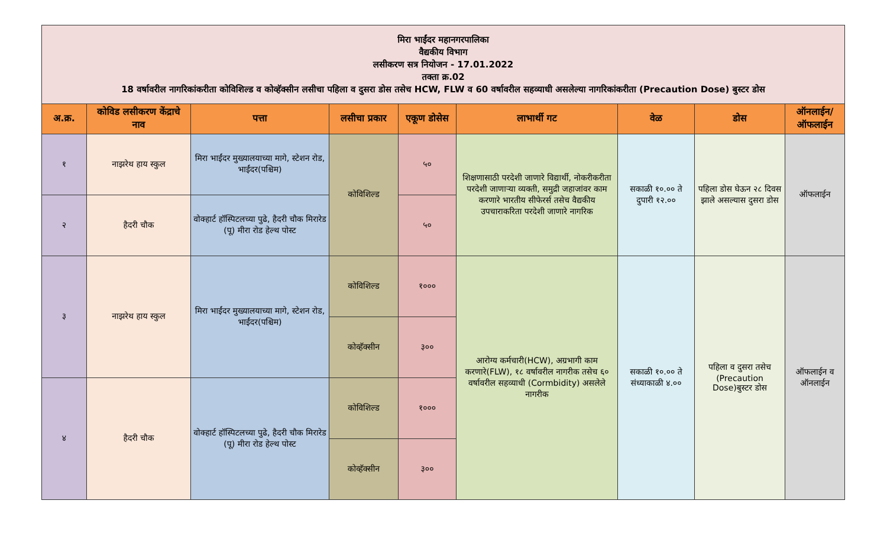| मिरा भाईंदर महानगरपालिका वैद्यकीय विभाग लसीकरण सत्र नियोजन - 17.01.2022 तक्ता क्र.02 18 वर्षावरील नागरिकांकरीता कोविशिल्ड व कोव्हॅक्सीन लसीचा पहिला व दुसरा डोस तसेच HCW, FLW व 60 वर्षावरील सहव्याधी असलेल्या नागरिकांकरीता (Precaution Dose) बुस्टर डोस | | | | | | | | |
| अ.क्र. | कोविड लसीकरण केंद्राचे नाव | पत्ता | लसीचा प्रकार | एकूण डोसेस | लाभार्थी गट | वेळ | डोस | ऑनलाईन/ ऑफलाईन |
| १ | नाझरेथ हाय स्कुल | मिरा भाईंदर मुख्यालयाच्या मागे, स्टेशन रोड, भाईंदर(पश्चिम) | कोविशिल्ड | ५० | शिक्षणासाठी परदेशी जाणारे विद्यार्थी, नोकरीकरीता परदेशी जाणाऱ्या व्यक्ती, समुद्री जहाजांवर काम करणारे भारतीय सीफेरर्स तसेच वैद्यकीय उपचाराकरिता परदेशी जाणारे नागरिक | सकाळी १०.०० ते दुपारी १२.०० | पहिला डोस घेऊन २८ दिवस झाले असल्यास दुसरा डोस | ऑफलाईन |
| २ | हैदरी चौक | वोक्हार्ट हॉस्पिटलच्या पुढे, हैदरी चौक मिरारेड (पू) मीरा रोड हेल्थ पोस्ट | | ५० | | | | |
| ३ | नाझरेथ हाय स्कुल | मिरा भाईंदर मुख्यालयाच्या मागे, स्टेशन रोड, भाईंदर(पश्चिम) | कोविशिल्ड | १००० | आरोग्य कर्मचारी(HCW), अग्रभागी काम करणारे(FLW), १८ वर्षावरील नागरीक तसेच ६० वर्षावरील सहव्याधी (Cormbidity) असलेले नागरीक | सकाळी १०.०० ते संध्याकाळी ४.०० | पहिला व दुसरा तसेच (Precaution Dose)बुस्टर डोस | ऑफलाईन व ऑनलाईन |
| | | | कोव्हॅक्सीन | ३०० | | | | |
| ४ | हैदरी चौक | वोक्हार्ट हॉस्पिटलच्या पुढे, हैदरी चौक मिरारेड (पू) मीरा रोड हेल्थ पोस्ट | कोविशिल्ड | १००० | | | | |
| | | | कोव्हॅक्सीन | ३०० | | | | |